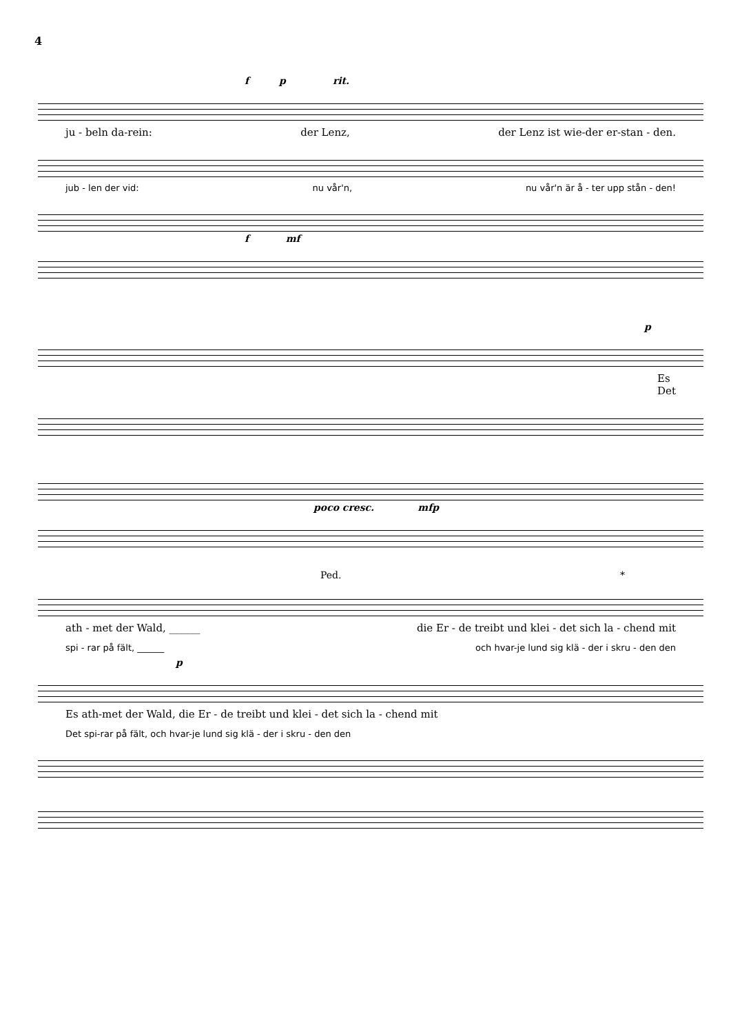4
f p rit.
ju - beln da-rein: der Lenz, der Lenz ist wie-der er-stan - den.
jub - len der vid: nu vår'n, nu vår'n är å - ter upp stån - den!
f mf
p
Es
Det
poco cresc. mfp
Ped. *
ath - met der Wald, ______ die Er - de treibt und klei - det sich la - chend mit
spi - rar på fält, ______ och hvar-je lund sig klä - der i skru - den den
p
Es ath-met der Wald, die Er - de treibt und klei - det sich la - chend mit
Det spi-rar på fält, och hvar-je lund sig klä - der i skru - den den